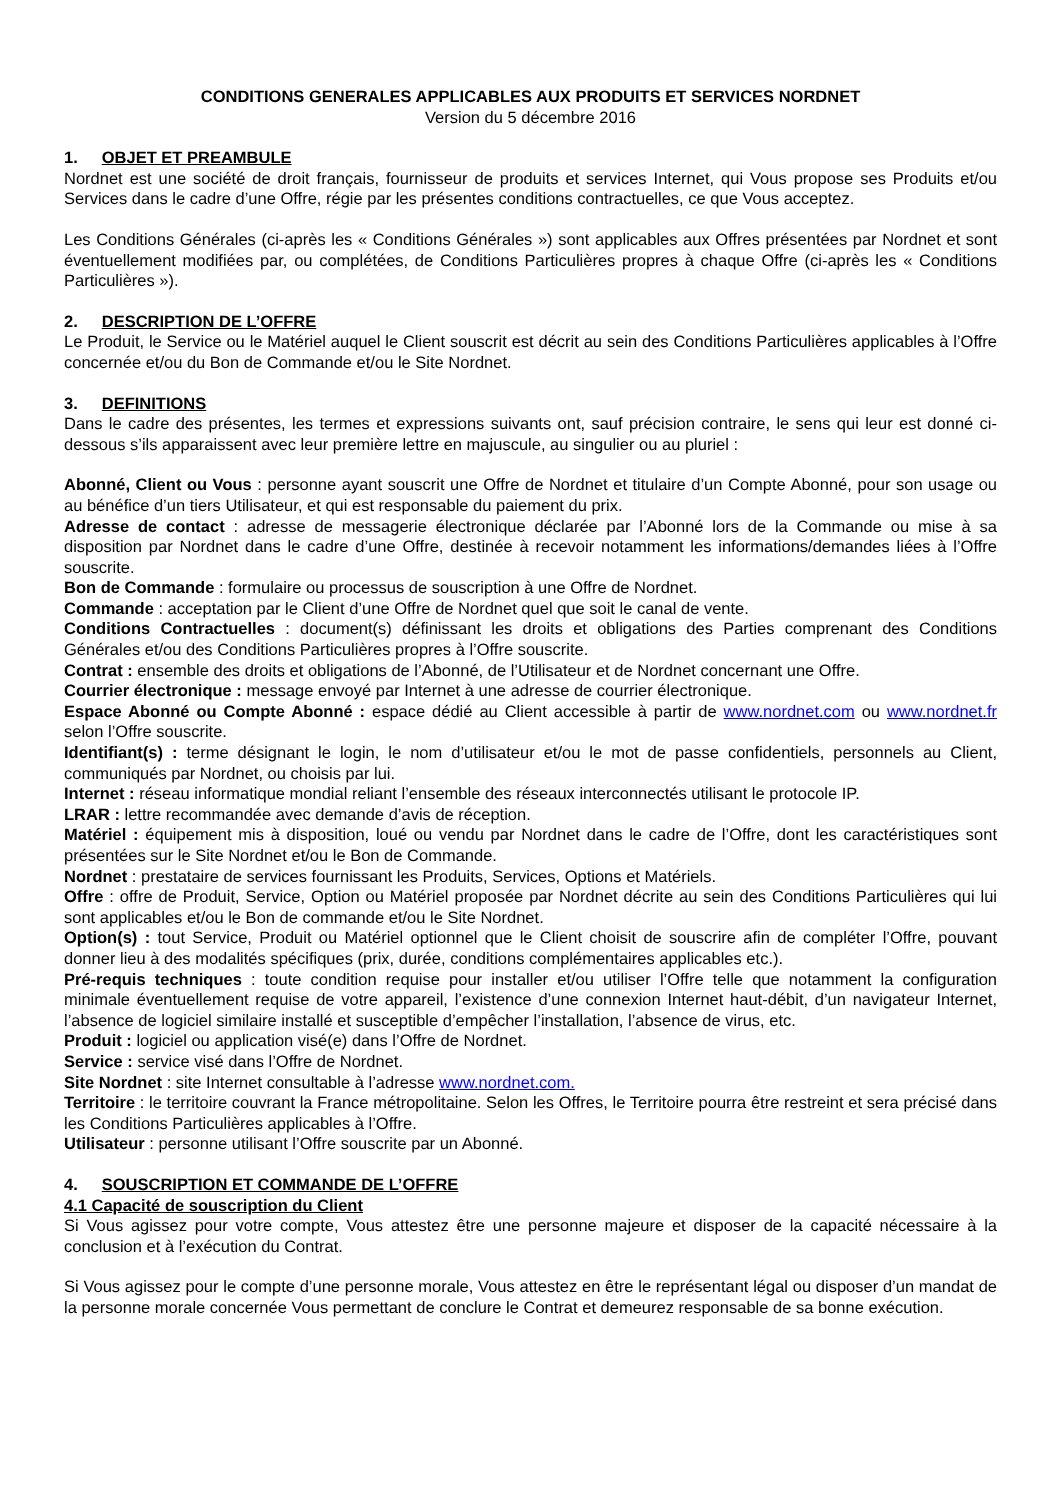CONDITIONS GENERALES APPLICABLES AUX PRODUITS ET SERVICES NORDNET
Version du 5 décembre 2016
1. OBJET ET PREAMBULE
Nordnet est une société de droit français, fournisseur de produits et services Internet, qui Vous propose ses Produits et/ou Services dans le cadre d’une Offre, régie par les présentes conditions contractuelles, ce que Vous acceptez.
Les Conditions Générales (ci-après les « Conditions Générales ») sont applicables aux Offres présentées par Nordnet et sont éventuellement modifiées par, ou complétées, de Conditions Particulières propres à chaque Offre (ci-après les « Conditions Particulières »).
2. DESCRIPTION DE L’OFFRE
Le Produit, le Service ou le Matériel auquel le Client souscrit est décrit au sein des Conditions Particulières applicables à l’Offre concernée et/ou du Bon de Commande et/ou le Site Nordnet.
3. DEFINITIONS
Dans le cadre des présentes, les termes et expressions suivants ont, sauf précision contraire, le sens qui leur est donné ci-dessous s’ils apparaissent avec leur première lettre en majuscule, au singulier ou au pluriel :
Abonné, Client ou Vous : personne ayant souscrit une Offre de Nordnet et titulaire d’un Compte Abonné, pour son usage ou au bénéfice d’un tiers Utilisateur, et qui est responsable du paiement du prix.
Adresse de contact : adresse de messagerie électronique déclarée par l’Abonné lors de la Commande ou mise à sa disposition par Nordnet dans le cadre d’une Offre, destinée à recevoir notamment les informations/demandes liées à l’Offre souscrite.
Bon de Commande : formulaire ou processus de souscription à une Offre de Nordnet.
Commande : acceptation par le Client d’une Offre de Nordnet quel que soit le canal de vente.
Conditions Contractuelles : document(s) définissant les droits et obligations des Parties comprenant des Conditions Générales et/ou des Conditions Particulières propres à l’Offre souscrite.
Contrat : ensemble des droits et obligations de l’Abonné, de l’Utilisateur et de Nordnet concernant une Offre.
Courrier électronique : message envoyé par Internet à une adresse de courrier électronique.
Espace Abonné ou Compte Abonné : espace dédié au Client accessible à partir de www.nordnet.com ou www.nordnet.fr selon l’Offre souscrite.
Identifiant(s) : terme désignant le login, le nom d’utilisateur et/ou le mot de passe confidentiels, personnels au Client, communiqués par Nordnet, ou choisis par lui.
Internet : réseau informatique mondial reliant l’ensemble des réseaux interconnectés utilisant le protocole IP.
LRAR : lettre recommandée avec demande d’avis de réception.
Matériel : équipement mis à disposition, loué ou vendu par Nordnet dans le cadre de l’Offre, dont les caractéristiques sont présentées sur le Site Nordnet et/ou le Bon de Commande.
Nordnet : prestataire de services fournissant les Produits, Services, Options et Matériels.
Offre : offre de Produit, Service, Option ou Matériel proposée par Nordnet décrite au sein des Conditions Particulières qui lui sont applicables et/ou le Bon de commande et/ou le Site Nordnet.
Option(s) : tout Service, Produit ou Matériel optionnel que le Client choisit de souscrire afin de compléter l’Offre, pouvant donner lieu à des modalités spécifiques (prix, durée, conditions complémentaires applicables etc.).
Pré-requis techniques : toute condition requise pour installer et/ou utiliser l’Offre telle que notamment la configuration minimale éventuellement requise de votre appareil, l’existence d’une connexion Internet haut-débit, d’un navigateur Internet, l’absence de logiciel similaire installé et susceptible d’empêcher l’installation, l’absence de virus, etc.
Produit : logiciel ou application visé(e) dans l’Offre de Nordnet.
Service : service visé dans l’Offre de Nordnet.
Site Nordnet : site Internet consultable à l’adresse www.nordnet.com.
Territoire : le territoire couvrant la France métropolitaine. Selon les Offres, le Territoire pourra être restreint et sera précisé dans les Conditions Particulières applicables à l’Offre.
Utilisateur : personne utilisant l’Offre souscrite par un Abonné.
4. SOUSCRIPTION ET COMMANDE DE L’OFFRE
4.1 Capacité de souscription du Client
Si Vous agissez pour votre compte, Vous attestez être une personne majeure et disposer de la capacité nécessaire à la conclusion et à l’exécution du Contrat.
Si Vous agissez pour le compte d’une personne morale, Vous attestez en être le représentant légal ou disposer d’un mandat de la personne morale concernée Vous permettant de conclure le Contrat et demeurez responsable de sa bonne exécution.